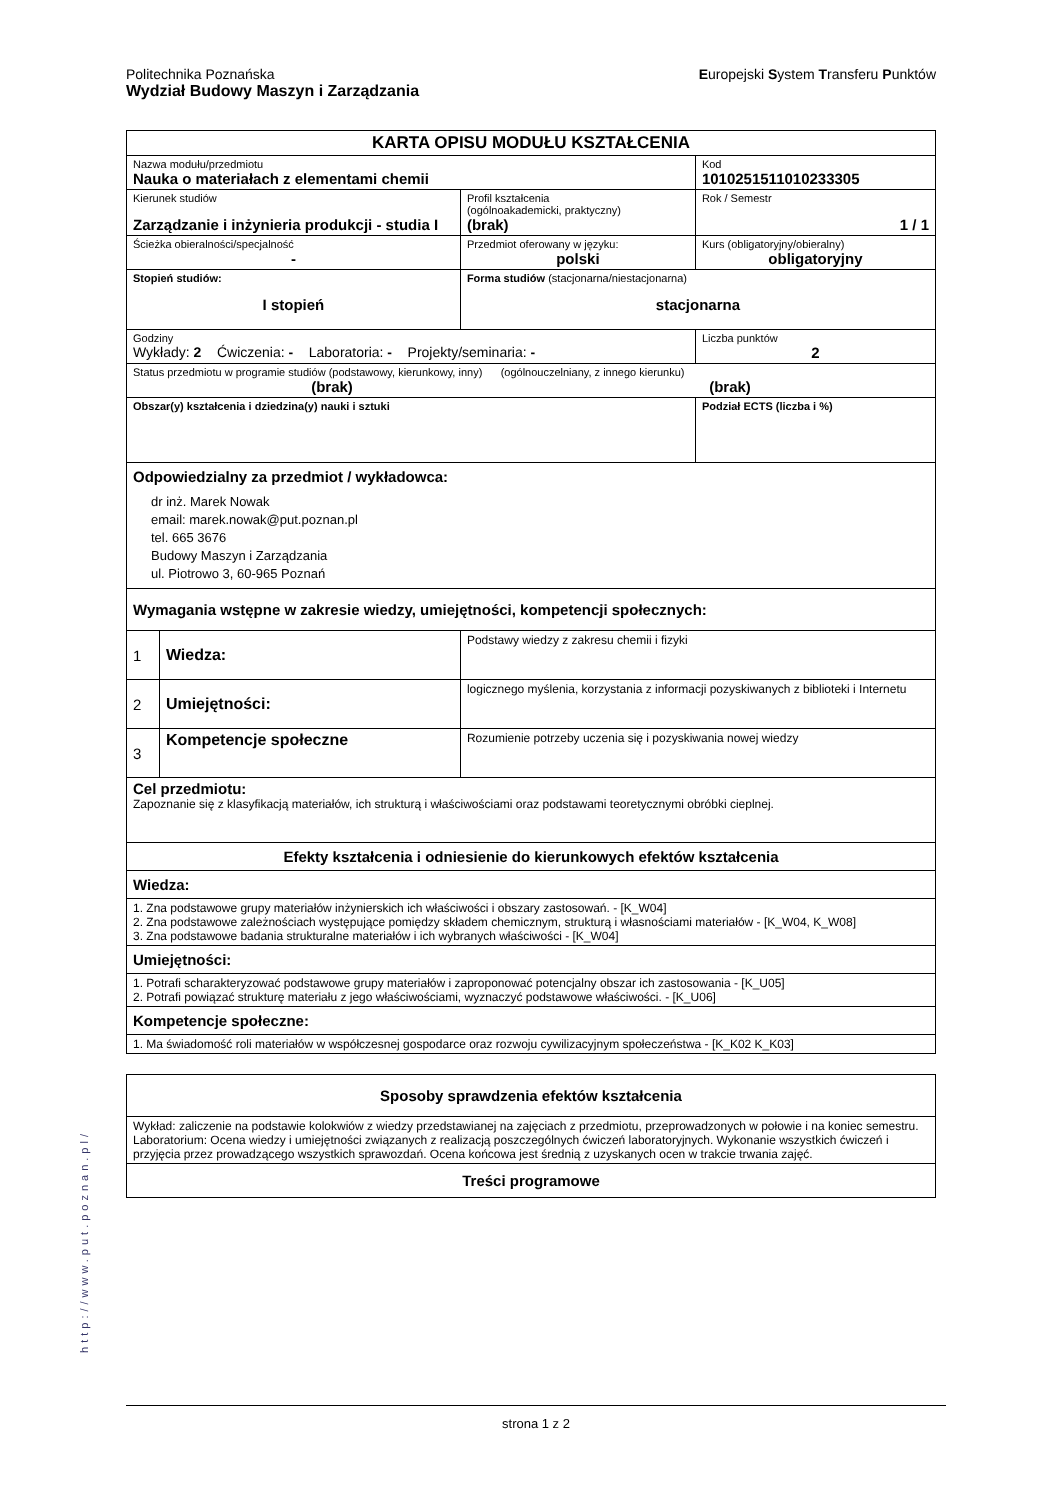Politechnika Poznańska
Wydział Budowy Maszyn i Zarządzania
Europejski System Transferu Punktów
| KARTA OPISU MODUŁU KSZTAŁCENIA | | | | |
| Nazwa modułu/przedmiotu Nauka o materiałach z elementami chemii | | | | Kod 1010251511010233305 |
| Kierunek studiów Zarządzanie i inżynieria produkcji - studia I | | | Profil kształcenia (ogólnoakademicki, praktyczny) (brak) | Rok / Semestr 1 / 1 |
| Ścieżka obieralności/specjalność - | | | Przedmiot oferowany w języku: polski | Kurs (obligatoryjny/obieralny) obligatoryjny |
| Stopień studiów: I stopień | | Forma studiów (stacjonarna/niestacjonarna) stacjonarna | | |
| Godziny Wykłady: 2 Ćwiczenia: - Laboratoria: - Projekty/seminaria: - | | | | Liczba punktów 2 |
| Status przedmiotu w programie studiów (podstawowy, kierunkowy, inny) (ogólnouczelniany, z innego kierunku) (brak) (brak) | | | | |
| Obszar(y) kształcenia i dziedzina(y) nauki i sztuki | | | | Podział ECTS (liczba i %) |
| Odpowiedzialny za przedmiot / wykładowca: dr inż. Marek Nowak email: marek.nowak@put.poznan.pl tel. 665 3676 Budowy Maszyn i Zarządzania ul. Piotrowo 3, 60-965 Poznań | | | | |
| Wymagania wstępne w zakresie wiedzy, umiejętności, kompetencji społecznych: | | | | |
| 1 | Wiedza: | Podstawy wiedzy z zakresu chemii i fizyki | | |
| 2 | Umiejętności: | logicznego myślenia, korzystania z informacji pozyskiwanych z biblioteki i Internetu | | |
| 3 | Kompetencje społeczne | Rozumienie potrzeby uczenia się i pozyskiwania nowej wiedzy | | |
| Cel przedmiotu: Zapoznanie się z klasyfikacją materiałów, ich strukturą i właściwościami oraz podstawami teoretycznymi obróbki cieplnej. | | | | |
| Efekty kształcenia i odniesienie do kierunkowych efektów kształcenia | | | | |
| Wiedza: | | | | |
| 1. Zna podstawowe grupy materiałów inżynierskich ich właściwości i obszary zastosowań. - [K_W04] 2. Zna podstawowe zależnościach występujące pomiędzy składem chemicznym, strukturą i własnościami materiałów - [K_W04, K_W08] 3. Zna podstawowe badania strukturalne materiałów i ich wybranych właściwości - [K_W04] | | | | |
| Umiejętności: | | | | |
| 1. Potrafi scharakteryzować podstawowe grupy materiałów i zaproponować potencjalny obszar ich zastosowania - [K_U05] 2. Potrafi powiązać strukturę materiału z jego właściwościami, wyznaczyć podstawowe właściwości. - [K_U06] | | | | |
| Kompetencje społeczne: | | | | |
| 1. Ma świadomość roli materiałów w współczesnej gospodarce oraz rozwoju cywilizacyjnym społeczeństwa - [K_K02 K_K03] | | | | |
| Sposoby sprawdzenia efektów kształcenia |
| Wykład: zaliczenie na podstawie kolokwiów z wiedzy przedstawianej na zajęciach z przedmiotu, przeprowadzonych w połowie i na koniec semestru. Laboratorium: Ocena wiedzy i umiejętności związanych z realizacją poszczególnych ćwiczeń laboratoryjnych. Wykonanie wszystkich ćwiczeń i przyjęcia przez prowadzącego wszystkich sprawozdań. Ocena końcowa jest średnią z uzyskanych ocen w trakcie trwania zajęć. |
| Treści programowe |
http://www.put.poznan.pl/
strona 1 z 2